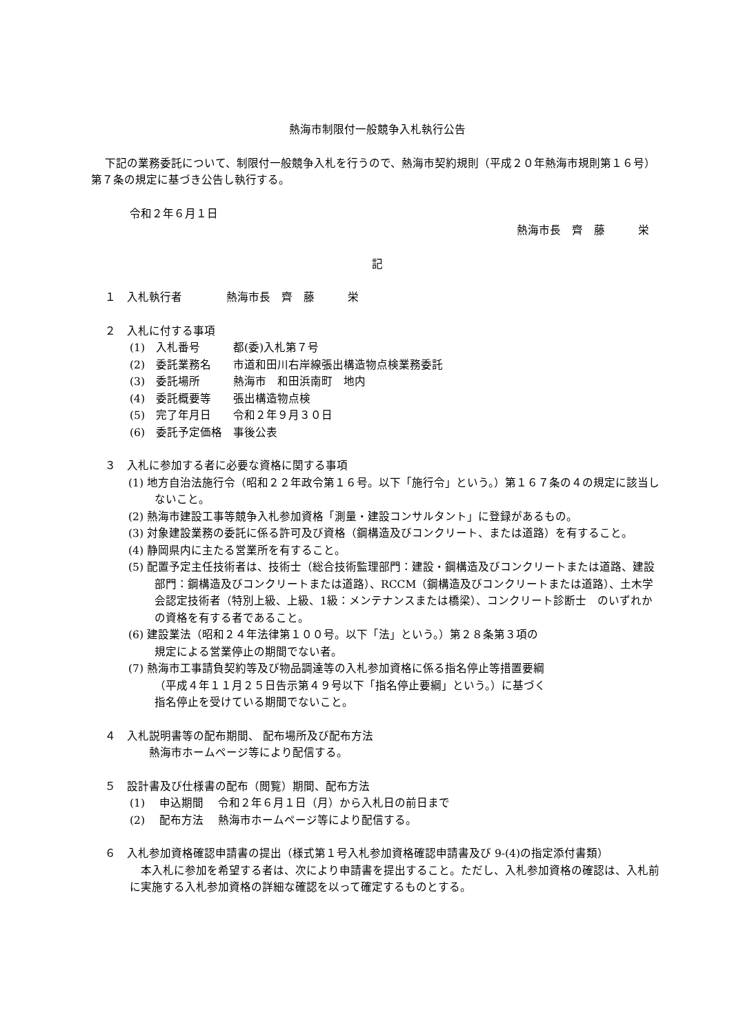熱海市制限付一般競争入札執行公告
下記の業務委託について、制限付一般競争入札を行うので、熱海市契約規則（平成２０年熱海市規則第１６号）第７条の規定に基づき公告し執行する。
令和２年６月１日
熱海市長　齊　藤　　　栄
記
１　入札執行者　　　　熱海市長　齊　藤　　　栄
２　入札に付する事項
(1)　入札番号　　　都(委)入札第７号
(2)　委託業務名　　市道和田川右岸線張出構造物点検業務委託
(3)　委託場所　　　熱海市　和田浜南町　地内
(4)　委託概要等　　張出構造物点検
(5)　完了年月日　　令和２年９月３０日
(6)　委託予定価格　事後公表
３　入札に参加する者に必要な資格に関する事項
(1) 地方自治法施行令（昭和２２年政令第１６号。以下「施行令」という。）第１６７条の４の規定に該当しないこと。
(2) 熱海市建設工事等競争入札参加資格「測量・建設コンサルタント」に登録があるもの。
(3) 対象建設業務の委託に係る許可及び資格（鋼構造及びコンクリート、または道路）を有すること。
(4) 静岡県内に主たる営業所を有すること。
(5) 配置予定主任技術者は、技術士（総合技術監理部門：建設・鋼構造及びコンクリートまたは道路、建設部門：鋼構造及びコンクリートまたは道路）、RCCM（鋼構造及びコンクリートまたは道路）、土木学会認定技術者（特別上級、上級、1級：メンテナンスまたは橋梁）、コンクリート診断士　のいずれかの資格を有する者であること。
(6) 建設業法（昭和２４年法律第１００号。以下「法」という。）第２８条第３項の
規定による営業停止の期間でない者。
(7) 熱海市工事請負契約等及び物品調達等の入札参加資格に係る指名停止等措置要綱
（平成４年１１月２５日告示第４９号以下「指名停止要綱」という。）に基づく
指名停止を受けている期間でないこと。
４　入札説明書等の配布期間、 配布場所及び配布方法
熱海市ホームページ等により配信する。
５　設計書及び仕様書の配布（閲覧）期間、配布方法
(1)　 申込期間　 令和２年６月１日（月）から入札日の前日まで
(2)　 配布方法　 熱海市ホームページ等により配信する。
６　入札参加資格確認申請書の提出（様式第１号入札参加資格確認申請書及び 9-(4)の指定添付書類）
本入札に参加を希望する者は、次により申請書を提出すること。ただし、入札参加資格の確認は、入札前に実施する入札参加資格の詳細な確認を以って確定するものとする。